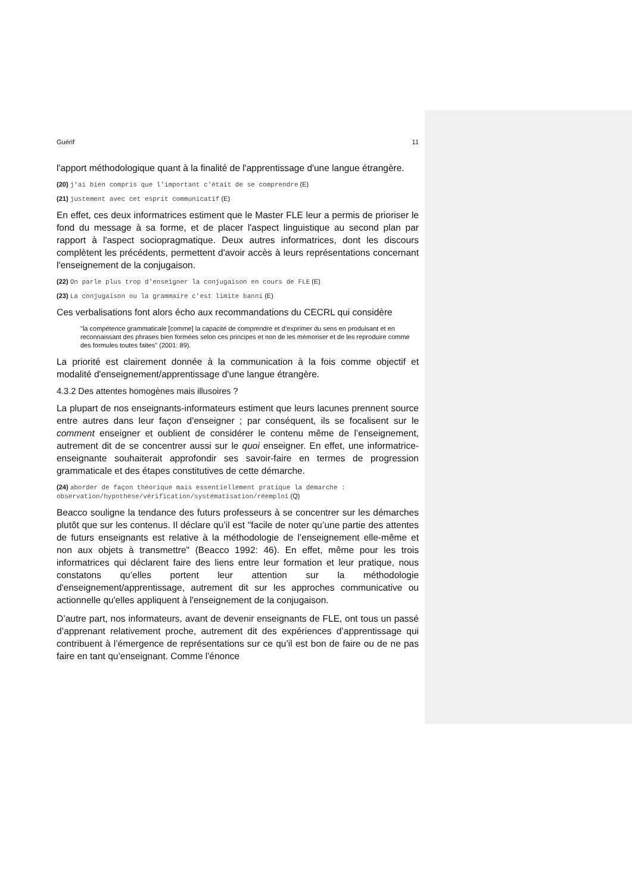Guérif 11
l'apport méthodologique quant à la finalité de l'apprentissage d'une langue étrangère.
(20) j'ai bien compris que l'important c'était de se comprendre (E)
(21) justement avec cet esprit communicatif (E)
En effet, ces deux informatrices estiment que le Master FLE leur a permis de prioriser le fond du message à sa forme, et de placer l'aspect linguistique au second plan par rapport à l'aspect sociopragmatique. Deux autres informatrices, dont les discours complètent les précédents, permettent d'avoir accès à leurs représentations concernant l'enseignement de la conjugaison.
(22) On parle plus trop d'enseigner la conjugaison en cours de FLE (E)
(23) La conjugaison ou la grammaire c'est limite banni (E)
Ces verbalisations font alors écho aux recommandations du CECRL qui considère
"la compétence grammaticale [comme] la capacité de comprendre et d’exprimer du sens en produisant et en reconnaissant des phrases bien formées selon ces principes et non de les mémoriser et de les reproduire comme des formules toutes faites" (2001: 89).
La priorité est clairement donnée à la communication à la fois comme objectif et modalité d'enseignement/apprentissage d'une langue étrangère.
4.3.2 Des attentes homogènes mais illusoires ?
La plupart de nos enseignants-informateurs estiment que leurs lacunes prennent source entre autres dans leur façon d’enseigner ; par conséquent, ils se focalisent sur le comment enseigner et oublient de considérer le contenu même de l’enseignement, autrement dit de se concentrer aussi sur le quoi enseigner. En effet, une informatrice-enseignante souhaiterait approfondir ses savoir-faire en termes de progression grammaticale et des étapes constitutives de cette démarche.
(24) aborder de façon théorique mais essentiellement pratique la démarche : observation/hypothèse/vérification/systématisation/réemploi (Q)
Beacco souligne la tendance des futurs professeurs à se concentrer sur les démarches plutôt que sur les contenus. Il déclare qu’il est "facile de noter qu’une partie des attentes de futurs enseignants est relative à la méthodologie de l’enseignement elle-même et non aux objets à transmettre" (Beacco 1992: 46). En effet, même pour les trois informatrices qui déclarent faire des liens entre leur formation et leur pratique, nous constatons qu’elles portent leur attention sur la méthodologie d'enseignement/apprentissage, autrement dit sur les approches communicative ou actionnelle qu'elles appliquent à l'enseignement de la conjugaison.
D’autre part, nos informateurs, avant de devenir enseignants de FLE, ont tous un passé d’apprenant relativement proche, autrement dit des expériences d’apprentissage qui contribuent à l’émergence de représentations sur ce qu’il est bon de faire ou de ne pas faire en tant qu’enseignant. Comme l'énonce